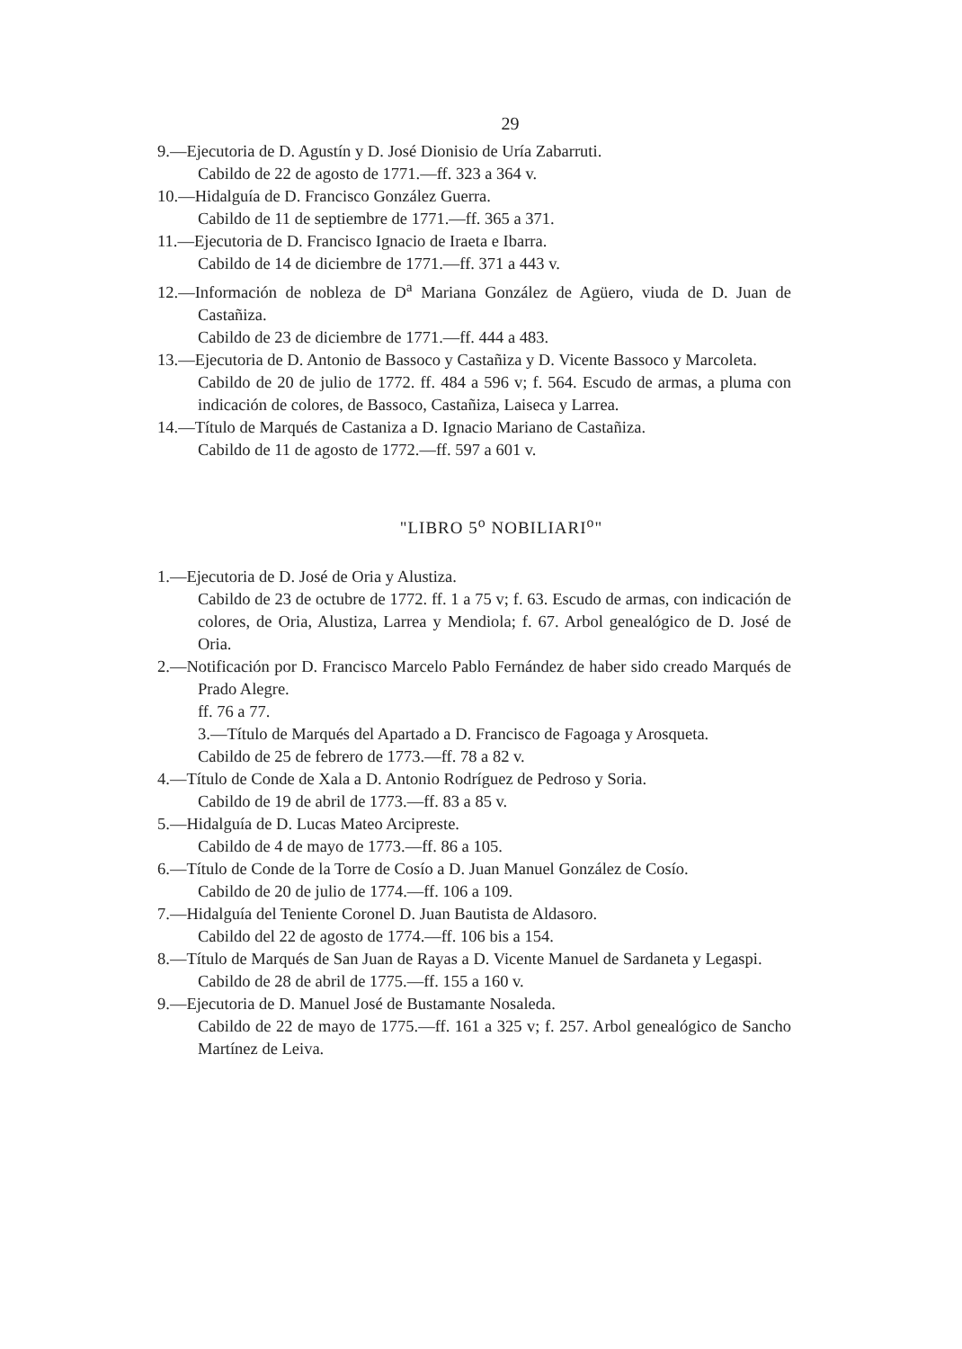29
9.—Ejecutoria de D. Agustín y D. José Dionisio de Uría Zabarruti.
Cabildo de 22 de agosto de 1771.—ff. 323 a 364 v.
10.—Hidalguía de D. Francisco González Guerra.
Cabildo de 11 de septiembre de 1771.—ff. 365 a 371.
11.—Ejecutoria de D. Francisco Ignacio de Iraeta e Ibarra.
Cabildo de 14 de diciembre de 1771.—ff. 371 a 443 v.
12.—Información de nobleza de D<sup>a</sup> Mariana González de Agüero, viuda de D. Juan de Castañiza.
Cabildo de 23 de diciembre de 1771.—ff. 444 a 483.
13.—Ejecutoria de D. Antonio de Bassoco y Castañiza y D. Vicente Bassoco y Marcoleta.
Cabildo de 20 de julio de 1772. ff. 484 a 596 v; f. 564. Escudo de armas, a pluma con indicación de colores, de Bassoco, Castañiza, Laiseca y Larrea.
14.—Título de Marqués de Castaniza a D. Ignacio Mariano de Castañiza.
Cabildo de 11 de agosto de 1772.—ff. 597 a 601 v.
"LIBRO 5<sup>o</sup> NOBILIARI<sup>o</sup>"
1.—Ejecutoria de D. José de Oria y Alustiza.
Cabildo de 23 de octubre de 1772. ff. 1 a 75 v; f. 63. Escudo de armas, con indicación de colores, de Oria, Alustiza, Larrea y Mendiola; f. 67. Arbol genealógico de D. José de Oria.
2.—Notificación por D. Francisco Marcelo Pablo Fernández de haber sido creado Marqués de Prado Alegre.
ff. 76 a 77.
3.—Título de Marqués del Apartado a D. Francisco de Fagoaga y Arosqueta.
Cabildo de 25 de febrero de 1773.—ff. 78 a 82 v.
4.—Título de Conde de Xala a D. Antonio Rodríguez de Pedroso y Soria.
Cabildo de 19 de abril de 1773.—ff. 83 a 85 v.
5.—Hidalguía de D. Lucas Mateo Arcipreste.
Cabildo de 4 de mayo de 1773.—ff. 86 a 105.
6.—Título de Conde de la Torre de Cosío a D. Juan Manuel González de Cosío.
Cabildo de 20 de julio de 1774.—ff. 106 a 109.
7.—Hidalguía del Teniente Coronel D. Juan Bautista de Aldasoro.
Cabildo del 22 de agosto de 1774.—ff. 106 bis a 154.
8.—Título de Marqués de San Juan de Rayas a D. Vicente Manuel de Sardaneta y Legaspi.
Cabildo de 28 de abril de 1775.—ff. 155 a 160 v.
9.—Ejecutoria de D. Manuel José de Bustamante Nosaleda.
Cabildo de 22 de mayo de 1775.—ff. 161 a 325 v; f. 257. Arbol genealógico de Sancho Martínez de Leiva.